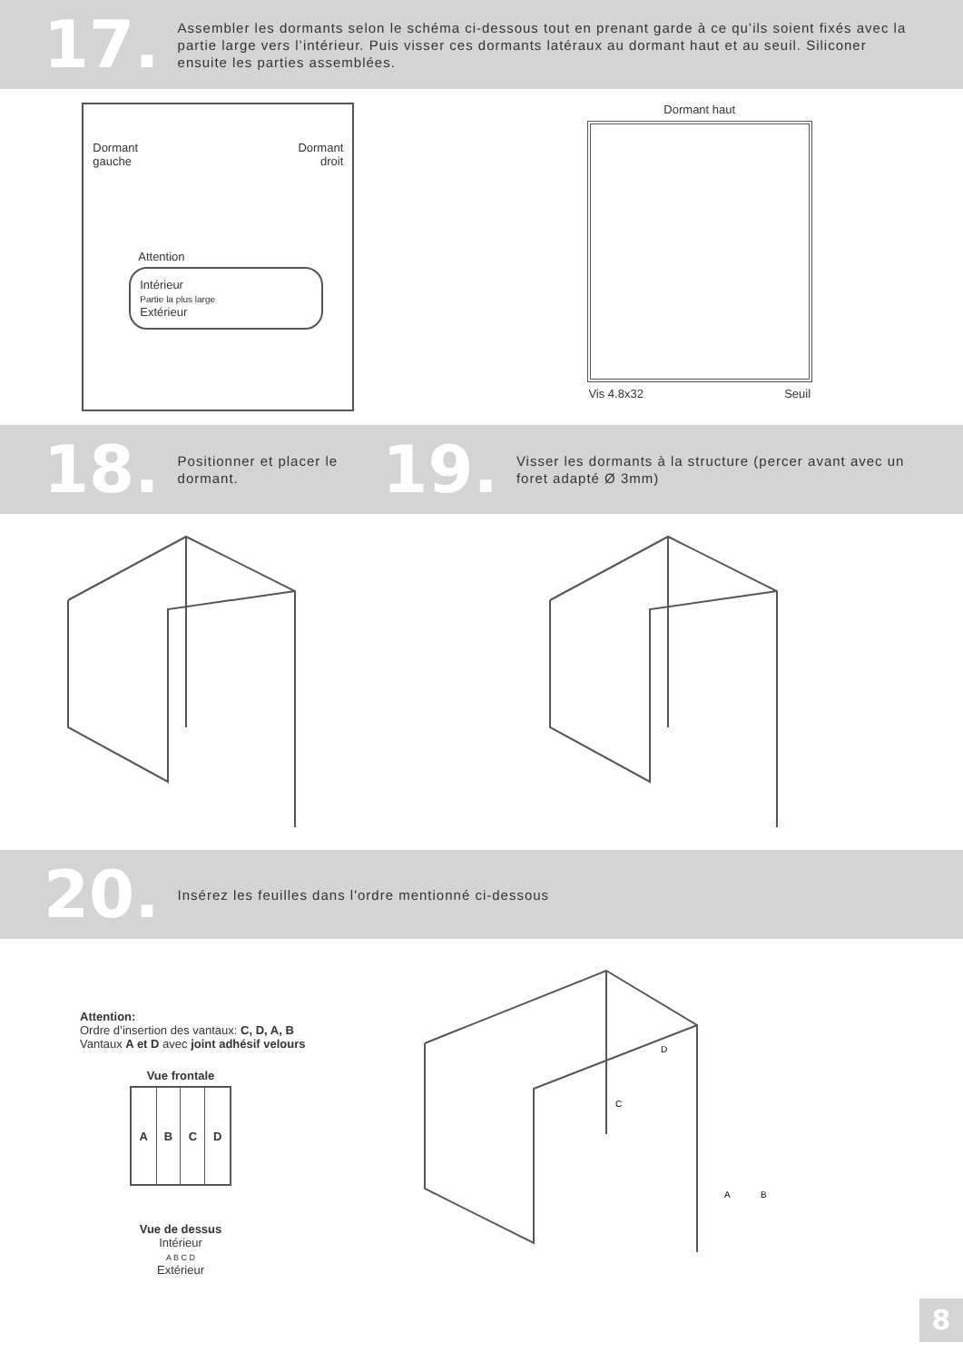17.
Assembler les dormants selon le schéma ci-dessous tout en prenant garde à ce qu’ils soient fixés avec la partie large vers l’intérieur. Puis visser ces dormants latéraux au dormant haut et au seuil. Siliconer ensuite les parties assemblées.
Dormant
gauche Dormant
droit
Attention
Intérieur
Partie la plus large
Extérieur
Dormant haut
Vis 4.8x32 Seuil
18.
Positionner et placer le dormant.
19.
Visser les dormants à la structure (percer avant avec un foret adapté Ø 3mm)
20.
Insérez les feuilles dans l'ordre mentionné ci-dessous
Attention:
Ordre d’insertion des vantaux: C, D, A, B
Vantaux A et D avec joint adhésif velours
Vue frontale
| A | B | C | D |
Vue de dessus
Intérieur
A B C D
Extérieur
A
B
C
D
8